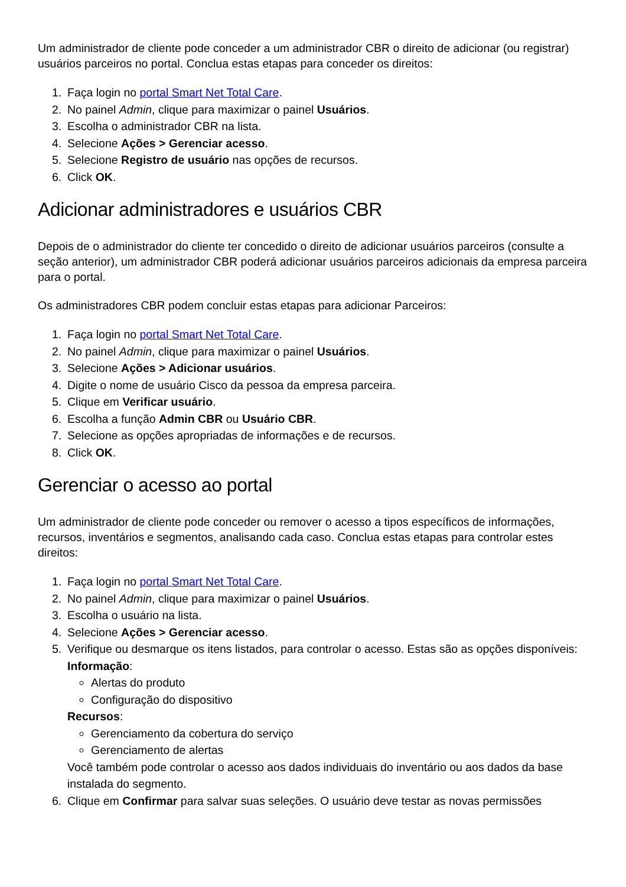Um administrador de cliente pode conceder a um administrador CBR o direito de adicionar (ou registrar) usuários parceiros no portal. Conclua estas etapas para conceder os direitos:
1. Faça login no portal Smart Net Total Care.
2. No painel Admin, clique para maximizar o painel Usuários.
3. Escolha o administrador CBR na lista.
4. Selecione Ações > Gerenciar acesso.
5. Selecione Registro de usuário nas opções de recursos.
6. Click OK.
Adicionar administradores e usuários CBR
Depois de o administrador do cliente ter concedido o direito de adicionar usuários parceiros (consulte a seção anterior), um administrador CBR poderá adicionar usuários parceiros adicionais da empresa parceira para o portal.
Os administradores CBR podem concluir estas etapas para adicionar Parceiros:
1. Faça login no portal Smart Net Total Care.
2. No painel Admin, clique para maximizar o painel Usuários.
3. Selecione Ações > Adicionar usuários.
4. Digite o nome de usuário Cisco da pessoa da empresa parceira.
5. Clique em Verificar usuário.
6. Escolha a função Admin CBR ou Usuário CBR.
7. Selecione as opções apropriadas de informações e de recursos.
8. Click OK.
Gerenciar o acesso ao portal
Um administrador de cliente pode conceder ou remover o acesso a tipos específicos de informações, recursos, inventários e segmentos, analisando cada caso. Conclua estas etapas para controlar estes direitos:
1. Faça login no portal Smart Net Total Care.
2. No painel Admin, clique para maximizar o painel Usuários.
3. Escolha o usuário na lista.
4. Selecione Ações > Gerenciar acesso.
5. Verifique ou desmarque os itens listados, para controlar o acesso. Estas são as opções disponíveis:
Informação:
Alertas do produto
Configuração do dispositivo
Recursos:
Gerenciamento da cobertura do serviço
Gerenciamento de alertas
Você também pode controlar o acesso aos dados individuais do inventário ou aos dados da base instalada do segmento.
6. Clique em Confirmar para salvar suas seleções. O usuário deve testar as novas permissões